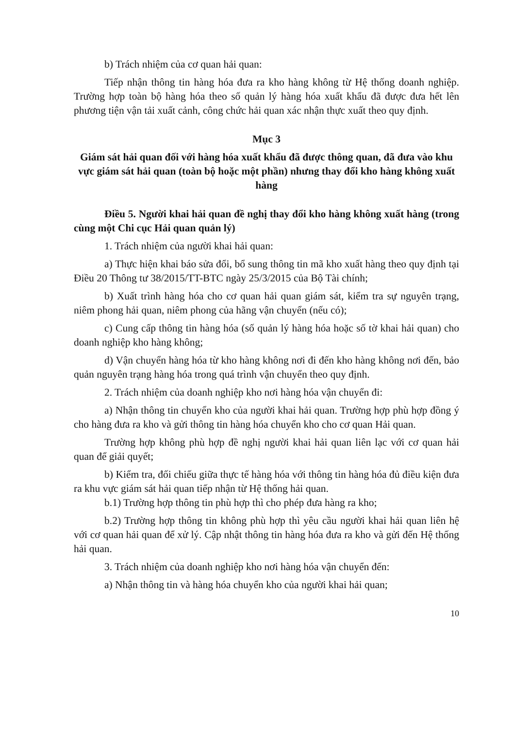b) Trách nhiệm của cơ quan hải quan:
Tiếp nhận thông tin hàng hóa đưa ra kho hàng không từ Hệ thống doanh nghiệp. Trường hợp toàn bộ hàng hóa theo số quản lý hàng hóa xuất khẩu đã được đưa hết lên phương tiện vận tải xuất cảnh, công chức hải quan xác nhận thực xuất theo quy định.
Mục 3
Giám sát hải quan đối với hàng hóa xuất khẩu đã được thông quan, đã đưa vào khu vực giám sát hải quan (toàn bộ hoặc một phần) nhưng thay đổi kho hàng không xuất hàng
Điều 5. Người khai hải quan đề nghị thay đổi kho hàng không xuất hàng (trong cùng một Chi cục Hải quan quản lý)
1. Trách nhiệm của người khai hải quan:
a) Thực hiện khai báo sửa đổi, bổ sung thông tin mã kho xuất hàng theo quy định tại Điều 20 Thông tư 38/2015/TT-BTC ngày 25/3/2015 của Bộ Tài chính;
b) Xuất trình hàng hóa cho cơ quan hải quan giám sát, kiểm tra sự nguyên trạng, niêm phong hải quan, niêm phong của hãng vận chuyển (nếu có);
c) Cung cấp thông tin hàng hóa (số quản lý hàng hóa hoặc số tờ khai hải quan) cho doanh nghiệp kho hàng không;
d) Vận chuyển hàng hóa từ kho hàng không nơi đi đến kho hàng không nơi đến, bảo quản nguyên trạng hàng hóa trong quá trình vận chuyển theo quy định.
2. Trách nhiệm của doanh nghiệp kho nơi hàng hóa vận chuyển đi:
a) Nhận thông tin chuyển kho của người khai hải quan. Trường hợp phù hợp đồng ý cho hàng đưa ra kho và gửi thông tin hàng hóa chuyển kho cho cơ quan Hải quan.
Trường hợp không phù hợp đề nghị người khai hải quan liên lạc với cơ quan hải quan để giải quyết;
b) Kiểm tra, đối chiếu giữa thực tế hàng hóa với thông tin hàng hóa đủ điều kiện đưa ra khu vực giám sát hải quan tiếp nhận từ Hệ thống hải quan.
b.1) Trường hợp thông tin phù hợp thì cho phép đưa hàng ra kho;
b.2) Trường hợp thông tin không phù hợp thì yêu cầu người khai hải quan liên hệ với cơ quan hải quan để xử lý. Cập nhật thông tin hàng hóa đưa ra kho và gửi đến Hệ thống hải quan.
3. Trách nhiệm của doanh nghiệp kho nơi hàng hóa vận chuyển đến:
a) Nhận thông tin và hàng hóa chuyển kho của người khai hải quan;
10